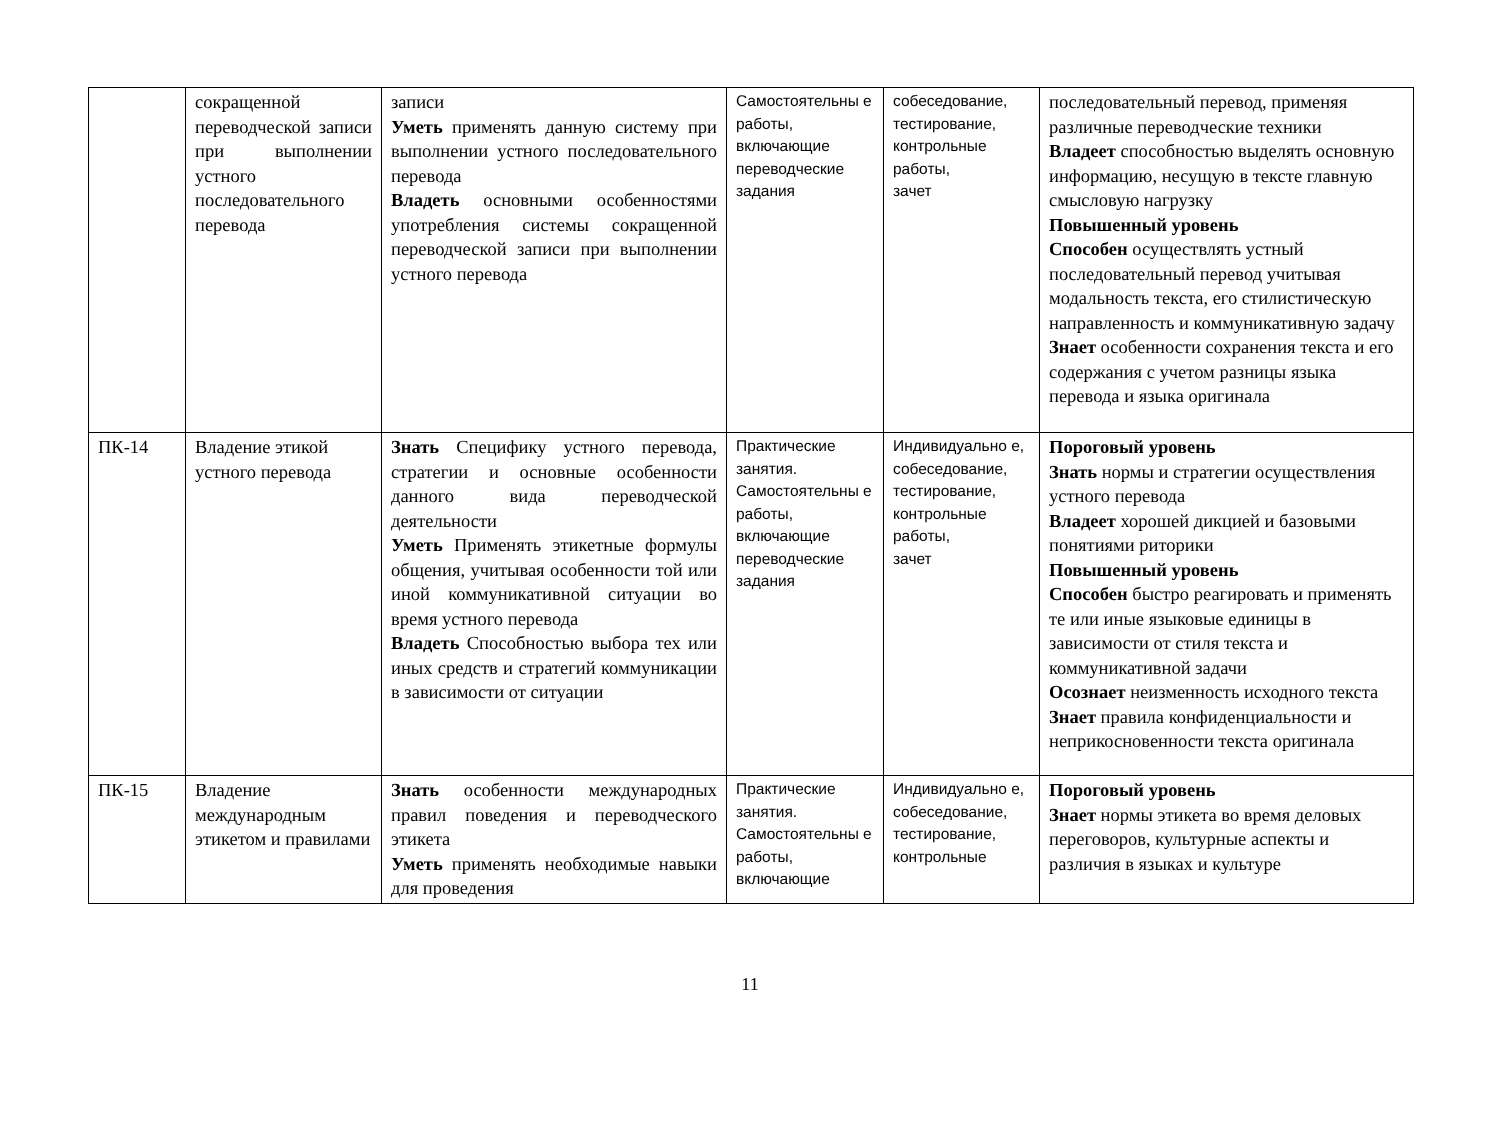| | сокращенной переводческой записи при выполнении устного последовательного перевода | записи Уметь применять данную систему при выполнении устного последовательного перевода Владеть основными особенностями употребления системы сокращенной переводческой записи при выполнении устного перевода | Самостоятельны е работы, включающие переводческие задания | собеседование, тестирование, контрольные работы, зачет | последовательный перевод, применяя различные переводческие техники Владеет способностью выделять основную информацию, несущую в тексте главную смысловую нагрузку Повышенный уровень Способен осуществлять устный последовательный перевод учитывая модальность текста, его стилистическую направленность и коммуникативную задачу Знает особенности сохранения текста и его содержания с учетом разницы языка перевода и языка оригинала |
| ПК-14 | Владение этикой устного перевода | Знать Специфику устного перевода, стратегии и основные особенности данного вида переводческой деятельности Уметь Применять этикетные формулы общения, учитывая особенности той или иной коммуникативной ситуации во время устного перевода Владеть Способностью выбора тех или иных средств и стратегий коммуникации в зависимости от ситуации | Практические занятия. Самостоятельны е работы, включающие переводческие задания | Индивидуально е, собеседование, тестирование, контрольные работы, зачет | Пороговый уровень Знать нормы и стратегии осуществления устного перевода Владеет хорошей дикцией и базовыми понятиями риторики Повышенный уровень Способен быстро реагировать и применять те или иные языковые единицы в зависимости от стиля текста и коммуникативной задачи Осознает неизменность исходного текста Знает правила конфиденциальности и неприкосновенности текста оригинала |
| ПК-15 | Владение международным этикетом и правилами | Знать особенности международных правил поведения и переводческого этикета Уметь применять необходимые навыки для проведения | Практические занятия. Самостоятельны е работы, включающие | Индивидуально е, собеседование, тестирование, контрольные | Пороговый уровень Знает нормы этикета во время деловых переговоров, культурные аспекты и различия в языках и культуре |
11